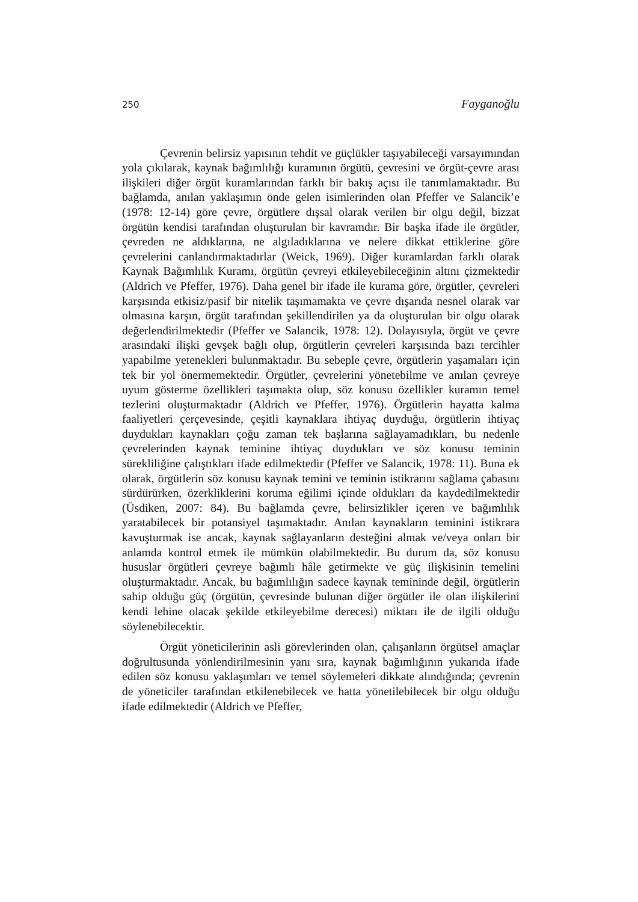250 Fayganoğlu
Çevrenin belirsiz yapısının tehdit ve güçlükler taşıyabileceği varsayımından yola çıkılarak, kaynak bağımlılığı kuramının örgütü, çevresini ve örgüt-çevre arası ilişkileri diğer örgüt kuramlarından farklı bir bakış açısı ile tanımlamaktadır. Bu bağlamda, anılan yaklaşımın önde gelen isimlerinden olan Pfeffer ve Salancik’e (1978: 12-14) göre çevre, örgütlere dışsal olarak verilen bir olgu değil, bizzat örgütün kendisi tarafından oluşturulan bir kavramdır. Bir başka ifade ile örgütler, çevreden ne aldıklarına, ne algıladıklarına ve nelere dikkat ettiklerine göre çevrelerini canlandırmaktadırlar (Weick, 1969). Diğer kuramlardan farklı olarak Kaynak Bağımlılık Kuramı, örgütün çevreyi etkileyebileceğinin altını çizmektedir (Aldrich ve Pfeffer, 1976). Daha genel bir ifade ile kurama göre, örgütler, çevreleri karşısında etkisiz/pasif bir nitelik taşımamakta ve çevre dışarıda nesnel olarak var olmasına karşın, örgüt tarafından şekillendirilen ya da oluşturulan bir olgu olarak değerlendirilmektedir (Pfeffer ve Salancik, 1978: 12). Dolayısıyla, örgüt ve çevre arasındaki ilişki gevşek bağlı olup, örgütlerin çevreleri karşısında bazı tercihler yapabilme yetenekleri bulunmaktadır. Bu sebeple çevre, örgütlerin yaşamaları için tek bir yol önermemektedir. Örgütler, çevrelerini yönetebilme ve anılan çevreye uyum gösterme özellikleri taşımakta olup, söz konusu özellikler kuramın temel tezlerini oluşturmaktadır (Aldrich ve Pfeffer, 1976). Örgütlerin hayatta kalma faaliyetleri çerçevesinde, çeşitli kaynaklara ihtiyaç duyduğu, örgütlerin ihtiyaç duydukları kaynakları çoğu zaman tek başlarına sağlayamadıkları, bu nedenle çevrelerinden kaynak teminine ihtiyaç duydukları ve söz konusu teminin sürekliliğine çalıştıkları ifade edilmektedir (Pfeffer ve Salancik, 1978: 11). Buna ek olarak, örgütlerin söz konusu kaynak temini ve teminin istikrarını sağlama çabasını sürdürürken, özerkliklerini koruma eğilimi içinde oldukları da kaydedilmektedir (Üsdiken, 2007: 84). Bu bağlamda çevre, belirsizlikler içeren ve bağımlılık yaratabilecek bir potansiyel taşımaktadır. Anılan kaynakların teminini istikrara kavuşturmak ise ancak, kaynak sağlayanların desteğini almak ve/veya onları bir anlamda kontrol etmek ile mümkün olabilmektedir. Bu durum da, söz konusu hususlar örgütleri çevreye bağımlı hâle getirmekte ve güç ilişkisinin temelini oluşturmaktadır. Ancak, bu bağımlılığın sadece kaynak temininde değil, örgütlerin sahip olduğu güç (örgütün, çevresinde bulunan diğer örgütler ile olan ilişkilerini kendi lehine olacak şekilde etkileyebilme derecesi) miktarı ile de ilgili olduğu söylenebilecektir.
Örgüt yöneticilerinin asli görevlerinden olan, çalışanların örgütsel amaçlar doğrultusunda yönlendirilmesinin yanı sıra, kaynak bağımlığının yukarıda ifade edilen söz konusu yaklaşımları ve temel söylemeleri dikkate alındığında; çevrenin de yöneticiler tarafından etkilenebilecek ve hatta yönetilebilecek bir olgu olduğu ifade edilmektedir (Aldrich ve Pfeffer,